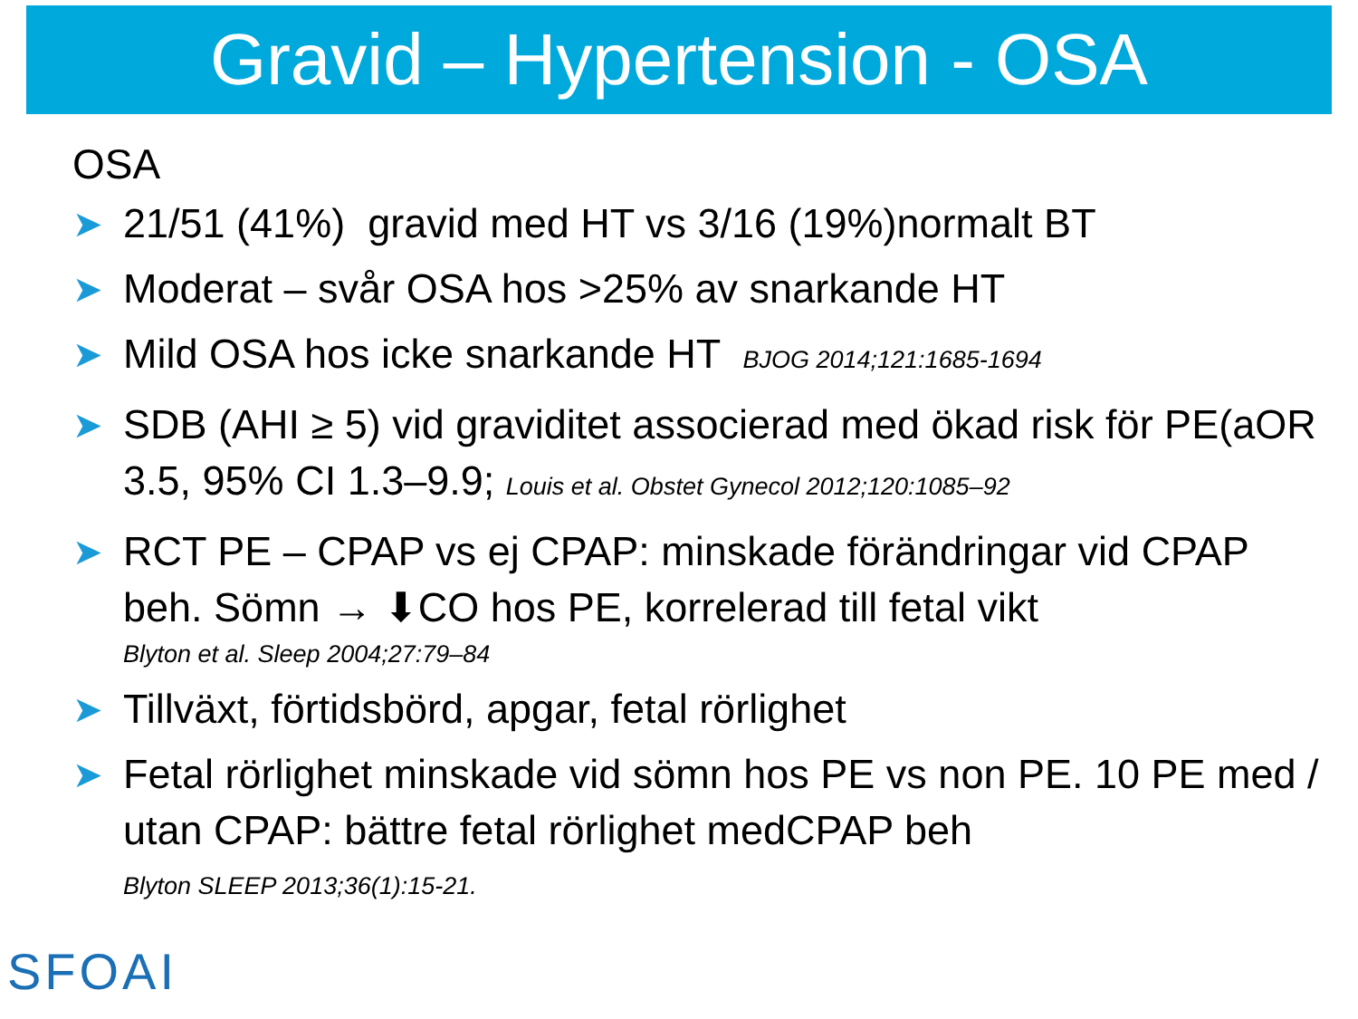Gravid – Hypertension - OSA
OSA
➤ 21/51 (41%) gravid med HT vs 3/16 (19%)normalt BT
➤ Moderat – svår OSA hos >25% av snarkande HT
➤ Mild OSA hos icke snarkande HT BJOG 2014;121:1685-1694
➤ SDB (AHI ≥ 5) vid graviditet associerad med ökad risk för PE(aOR 3.5, 95% CI 1.3–9.9; Louis et al. Obstet Gynecol 2012;120:1085–92
➤ RCT PE – CPAP vs ej CPAP: minskade förändringar vid CPAP beh. Sömn → ⬇CO hos PE, korrelerad till fetal vikt
Blyton et al. Sleep 2004;27:79–84
➤ Tillväxt, förtidsbörd, apgar, fetal rörlighet
➤ Fetal rörlighet minskade vid sömn hos PE vs non PE. 10 PE med / utan CPAP: bättre fetal rörlighet medCPAP beh
Blyton SLEEP 2013;36(1):15-21.
SFOAI